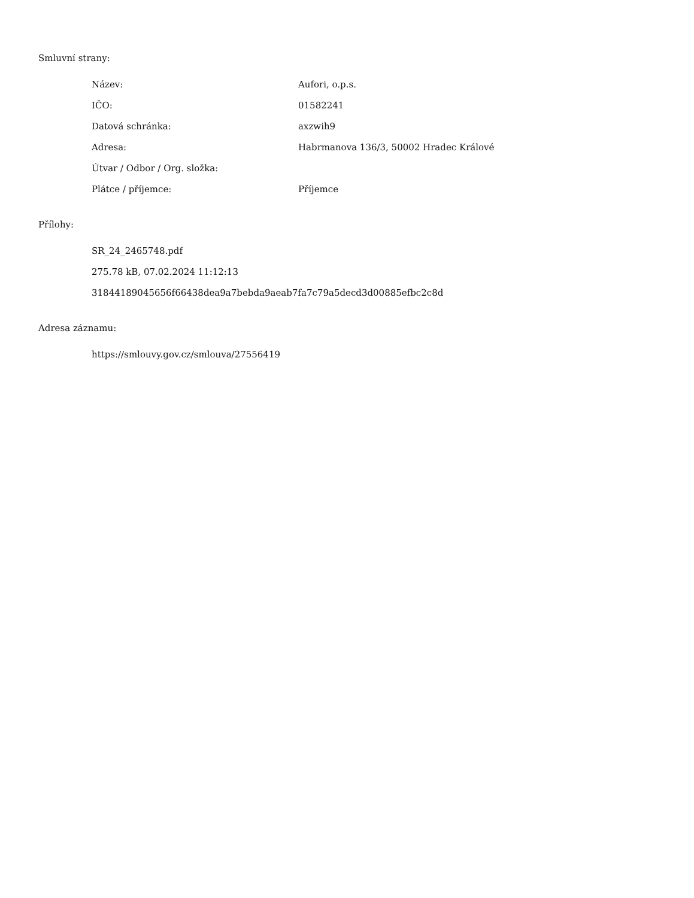Smluvní strany:
| Název: | Aufori, o.p.s. |
| IČO: | 01582241 |
| Datová schránka: | axzwih9 |
| Adresa: | Habrmanova 136/3, 50002 Hradec Králové |
| Útvar / Odbor / Org. složka: | |
| Plátce / příjemce: | Příjemce |
Přílohy:
SR_24_2465748.pdf
275.78 kB, 07.02.2024 11:12:13
31844189045656f66438dea9a7bebda9aeab7fa7c79a5decd3d00885efbc2c8d
Adresa záznamu:
https://smlouvy.gov.cz/smlouva/27556419